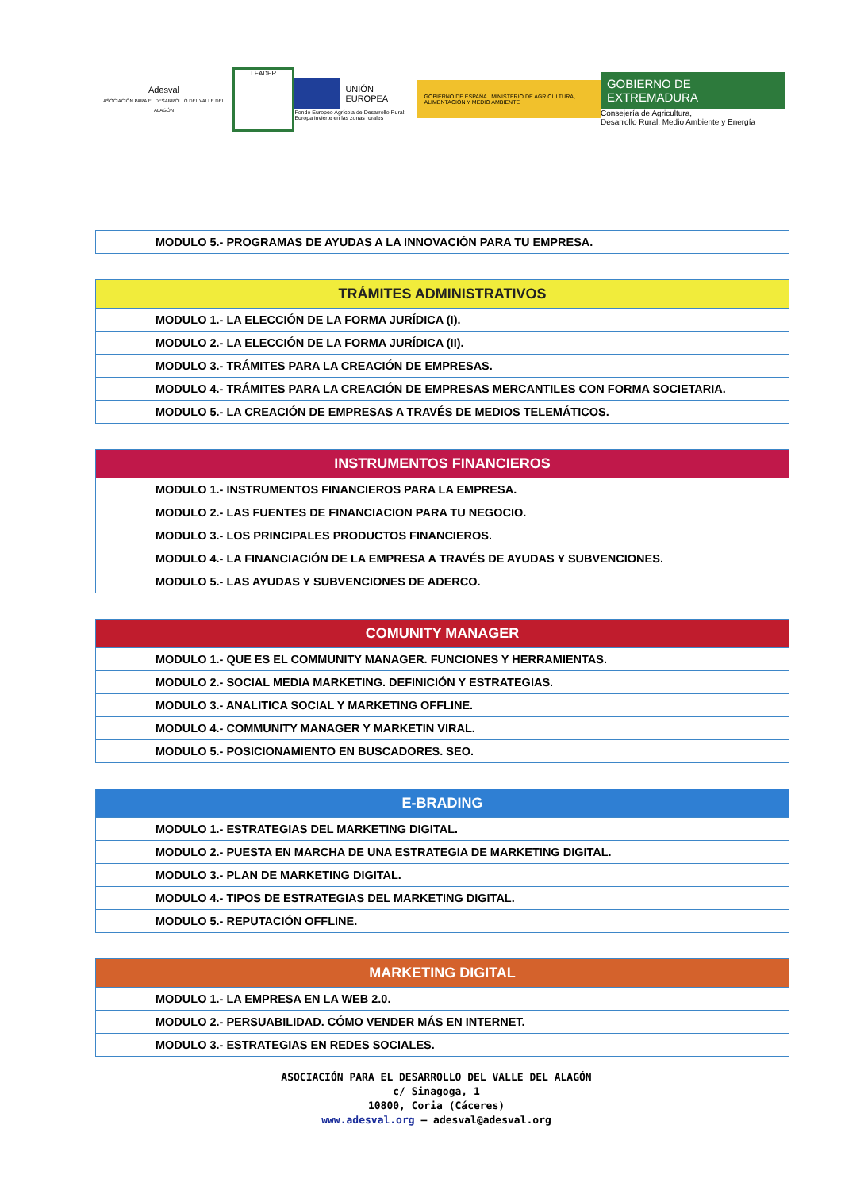Adesval
ASOCIACIÓN PARA EL DESARROLLO DEL VALLE DEL ALAGÓN
LEADER
UNIÓN EUROPEA
Fondo Europeo Agrícola de Desarrollo Rural:
Europa invierte en las zonas rurales
GOBIERNO DE ESPAÑA MINISTERIO DE AGRICULTURA, ALIMENTACIÓN Y MEDIO AMBIENTE
GOBIERNO DE EXTREMADURA
Consejería de Agricultura,
Desarrollo Rural, Medio Ambiente y Energía
| MODULO 5.- PROGRAMAS DE AYUDAS A LA INNOVACIÓN PARA TU EMPRESA. |
| TRÁMITES ADMINISTRATIVOS |
| --- |
| MODULO 1.- LA ELECCIÓN DE LA FORMA JURÍDICA (I). |
| MODULO 2.- LA ELECCIÓN DE LA FORMA JURÍDICA (II). |
| MODULO 3.- TRÁMITES PARA LA CREACIÓN DE EMPRESAS. |
| MODULO 4.- TRÁMITES PARA LA CREACIÓN DE EMPRESAS MERCANTILES CON FORMA SOCIETARIA. |
| MODULO 5.- LA CREACIÓN DE EMPRESAS A TRAVÉS DE MEDIOS TELEMÁTICOS. |
| INSTRUMENTOS FINANCIEROS |
| --- |
| MODULO 1.- INSTRUMENTOS FINANCIEROS PARA LA EMPRESA. |
| MODULO 2.- LAS FUENTES DE FINANCIACION PARA TU NEGOCIO. |
| MODULO 3.- LOS PRINCIPALES PRODUCTOS FINANCIEROS. |
| MODULO 4.- LA FINANCIACIÓN DE LA EMPRESA A TRAVÉS DE AYUDAS Y SUBVENCIONES. |
| MODULO 5.- LAS AYUDAS Y SUBVENCIONES DE ADERCO. |
| COMUNITY MANAGER |
| --- |
| MODULO 1.- QUE ES EL COMMUNITY MANAGER. FUNCIONES Y HERRAMIENTAS. |
| MODULO 2.- SOCIAL MEDIA MARKETING. DEFINICIÓN Y ESTRATEGIAS. |
| MODULO 3.- ANALITICA SOCIAL Y MARKETING OFFLINE. |
| MODULO 4.- COMMUNITY MANAGER Y MARKETIN VIRAL. |
| MODULO 5.- POSICIONAMIENTO EN BUSCADORES. SEO. |
| E-BRADING |
| --- |
| MODULO 1.- ESTRATEGIAS DEL MARKETING DIGITAL. |
| MODULO 2.- PUESTA EN MARCHA DE UNA ESTRATEGIA DE MARKETING DIGITAL. |
| MODULO 3.- PLAN DE MARKETING DIGITAL. |
| MODULO 4.- TIPOS DE ESTRATEGIAS DEL MARKETING DIGITAL. |
| MODULO 5.- REPUTACIÓN OFFLINE. |
| MARKETING DIGITAL |
| --- |
| MODULO 1.- LA EMPRESA EN LA WEB 2.0. |
| MODULO 2.- PERSUABILIDAD. CÓMO VENDER MÁS EN INTERNET. |
| MODULO 3.- ESTRATEGIAS EN REDES SOCIALES. |
ASOCIACIÓN PARA EL DESARROLLO DEL VALLE DEL ALAGÓN
c/ Sinagoga, 1
10800, Coria (Cáceres)
www.adesval.org – adesval@adesval.org